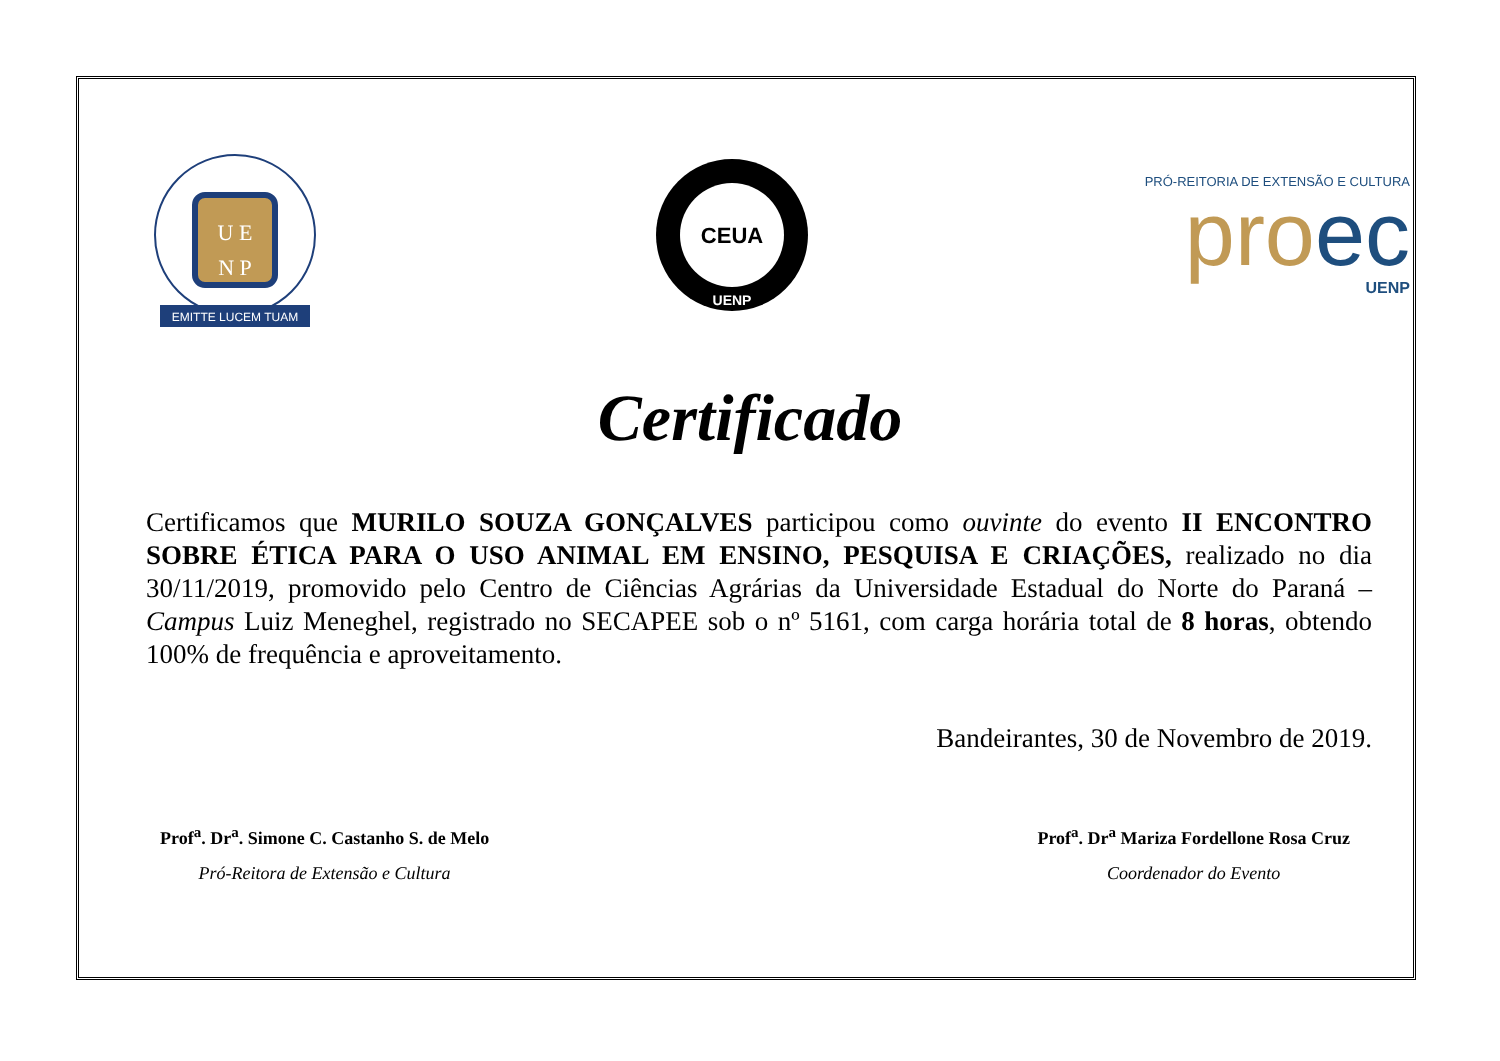U E
N P
EMITTE LUCEM TUAM
CEUA
UENP
PRÓ-REITORIA DE EXTENSÃO E CULTURA
proec
UENP
Certificado
Certificamos que MURILO SOUZA GONÇALVES participou como ouvinte do evento II ENCONTRO SOBRE ÉTICA PARA O USO ANIMAL EM ENSINO, PESQUISA E CRIAÇÕES, realizado no dia 30/11/2019, promovido pelo Centro de Ciências Agrárias da Universidade Estadual do Norte do Paraná – Campus Luiz Meneghel, registrado no SECAPEE sob o nº 5161, com carga horária total de 8 horas, obtendo 100% de frequência e aproveitamento.
Bandeirantes, 30 de Novembro de 2019.
Prof<sup>a</sup>. Dr<sup>a</sup>. Simone C. Castanho S. de Melo
Pró-Reitora de Extensão e Cultura
Prof<sup>a</sup>. Dr<sup>a</sup> Mariza Fordellone Rosa Cruz
Coordenador do Evento